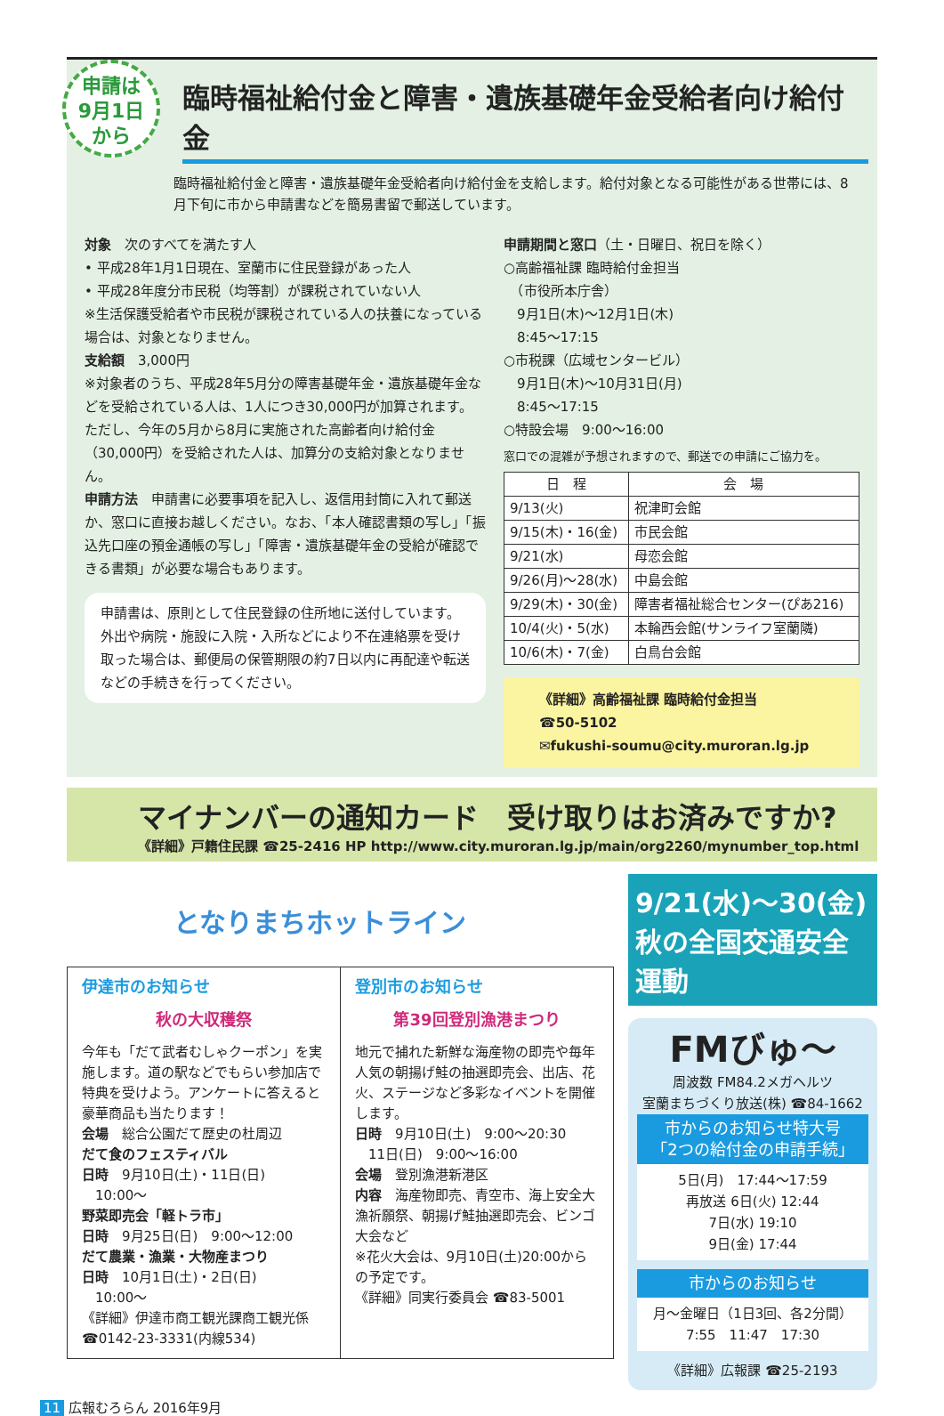申請は
9月1日
から
臨時福祉給付金と障害・遺族基礎年金受給者向け給付金
臨時福祉給付金と障害・遺族基礎年金受給者向け給付金を支給します。給付対象となる可能性がある世帯には、8月下旬に市から申請書などを簡易書留で郵送しています。
対象　次のすべてを満たす人
• 平成28年1月1日現在、室蘭市に住民登録があった人
• 平成28年度分市民税（均等割）が課税されていない人
※生活保護受給者や市民税が課税されている人の扶養になっている場合は、対象となりません。
支給額　3,000円
※対象者のうち、平成28年5月分の障害基礎年金・遺族基礎年金などを受給されている人は、1人につき30,000円が加算されます。ただし、今年の5月から8月に実施された高齢者向け給付金（30,000円）を受給された人は、加算分の支給対象となりません。
申請方法　申請書に必要事項を記入し、返信用封筒に入れて郵送か、窓口に直接お越しください。なお、「本人確認書類の写し」「振込先口座の預金通帳の写し」「障害・遺族基礎年金の受給が確認できる書類」が必要な場合もあります。
申請書は、原則として住民登録の住所地に送付しています。外出や病院・施設に入院・入所などにより不在連絡票を受け取った場合は、郵便局の保管期限の約7日以内に再配達や転送などの手続きを行ってください。
申請期間と窓口（土・日曜日、祝日を除く）
○高齢福祉課 臨時給付金担当
　（市役所本庁舎）
　9月1日(木)〜12月1日(木)
　8:45〜17:15
○市税課（広域センタービル）
　9月1日(木)〜10月31日(月)
　8:45〜17:15
○特設会場　9:00〜16:00
窓口での混雑が予想されますので、郵送での申請にご協力を。
| 日 程 | 会 場 |
| --- | --- |
| 9/13(火) | 祝津町会館 |
| 9/15(木)・16(金) | 市民会館 |
| 9/21(水) | 母恋会館 |
| 9/26(月)〜28(水) | 中島会館 |
| 9/29(木)・30(金) | 障害者福祉総合センター(ぴあ216) |
| 10/4(火)・5(水) | 本輪西会館(サンライフ室蘭隣) |
| 10/6(木)・7(金) | 白鳥台会館 |
《詳細》高齢福祉課 臨時給付金担当
☎50-5102
✉fukushi-soumu@city.muroran.lg.jp
マイナンバーの通知カード　受け取りはお済みですか?
《詳細》戸籍住民課 ☎25-2416 HP http://www.city.muroran.lg.jp/main/org2260/mynumber_top.html
となりまちホットライン
伊達市のお知らせ
秋の大収穫祭
今年も「だて武者むしゃクーポン」を実施します。道の駅などでもらい参加店で特典を受けよう。アンケートに答えると豪華商品も当たります！
会場　総合公園だて歴史の杜周辺
だて食のフェスティバル
日時　9月10日(土)・11日(日)
　10:00〜
野菜即売会「軽トラ市」
日時　9月25日(日)　9:00〜12:00
だて農業・漁業・大物産まつり
日時　10月1日(土)・2日(日)
　10:00〜
《詳細》伊達市商工観光課商工観光係
☎0142-23-3331(内線534)
登別市のお知らせ
第39回登別漁港まつり
地元で捕れた新鮮な海産物の即売や毎年人気の朝揚げ鮭の抽選即売会、出店、花火、ステージなど多彩なイベントを開催します。
日時　9月10日(土)　9:00〜20:30
　11日(日)　9:00〜16:00
会場　登別漁港新港区
内容　海産物即売、青空市、海上安全大漁祈願祭、朝揚げ鮭抽選即売会、ビンゴ大会など
※花火大会は、9月10日(土)20:00からの予定です。
《詳細》同実行委員会 ☎83-5001
9/21(水)〜30(金)
秋の全国交通安全運動
FMびゅ〜
周波数 FM84.2メガヘルツ
室蘭まちづくり放送(株) ☎84-1662
市からのお知らせ特大号
「2つの給付金の申請手続」
5日(月)　17:44〜17:59
再放送 6日(火) 12:44
7日(水) 19:10
9日(金) 17:44
市からのお知らせ
月〜金曜日（1日3回、各2分間）
7:55　11:47　17:30
《詳細》広報課 ☎25-2193
11 広報むろらん 2016年9月